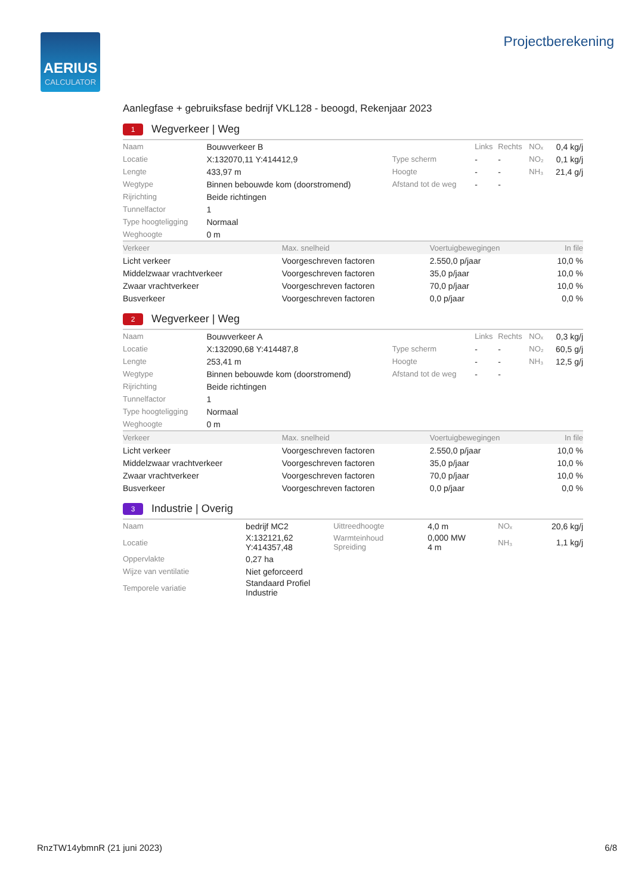AERIUS
CALCULATOR
Projectberekening
Aanlegfase + gebruiksfase bedrijf VKL128 - beoogd, Rekenjaar 2023
1 Wegverkeer | Weg
| Naam | Bouwverkeer B | | Links | Rechts | NOₓ | 0,4 kg/j |
| Locatie | X:132070,11 Y:414412,9 | Type scherm | - | - | NO₂ | 0,1 kg/j |
| Lengte | 433,97 m | Hoogte | - | - | NH₃ | 21,4 g/j |
| Wegtype | Binnen bebouwde kom (doorstromend) | Afstand tot de weg | - | - | | |
| Rijrichting | Beide richtingen | | | | | |
| Tunnelfactor | 1 | | | | | |
| Type hoogteligging | Normaal | | | | | |
| Weghoogte | 0 m | | | | | |
| Verkeer | Max. snelheid | Voertuigbewegingen | In file |
| --- | --- | --- | --- |
| Licht verkeer | Voorgeschreven factoren | 2.550,0 p/jaar | 10,0 % |
| Middelzwaar vrachtverkeer | Voorgeschreven factoren | 35,0 p/jaar | 10,0 % |
| Zwaar vrachtverkeer | Voorgeschreven factoren | 70,0 p/jaar | 10,0 % |
| Busverkeer | Voorgeschreven factoren | 0,0 p/jaar | 0,0 % |
2 Wegverkeer | Weg
| Naam | Bouwverkeer A | | Links | Rechts | NOₓ | 0,3 kg/j |
| Locatie | X:132090,68 Y:414487,8 | Type scherm | - | - | NO₂ | 60,5 g/j |
| Lengte | 253,41 m | Hoogte | - | - | NH₃ | 12,5 g/j |
| Wegtype | Binnen bebouwde kom (doorstromend) | Afstand tot de weg | - | - | | |
| Rijrichting | Beide richtingen | | | | | |
| Tunnelfactor | 1 | | | | | |
| Type hoogteligging | Normaal | | | | | |
| Weghoogte | 0 m | | | | | |
| Verkeer | Max. snelheid | Voertuigbewegingen | In file |
| --- | --- | --- | --- |
| Licht verkeer | Voorgeschreven factoren | 2.550,0 p/jaar | 10,0 % |
| Middelzwaar vrachtverkeer | Voorgeschreven factoren | 35,0 p/jaar | 10,0 % |
| Zwaar vrachtverkeer | Voorgeschreven factoren | 70,0 p/jaar | 10,0 % |
| Busverkeer | Voorgeschreven factoren | 0,0 p/jaar | 0,0 % |
3 Industrie | Overig
| Naam | bedrijf MC2 | Uittreedhoogte | 4,0 m | NOₓ | 20,6 kg/j |
| Locatie | X:132121,62 Y:414357,48 | Warmteinhoud Spreiding | 0,000 MW 4 m | NH₃ | 1,1 kg/j |
| Oppervlakte | 0,27 ha | | | | |
| Wijze van ventilatie | Niet geforceerd | | | | |
| Temporele variatie | Standaard Profiel Industrie | | | | |
RnzTW14ybmnR (21 juni 2023) 6/8